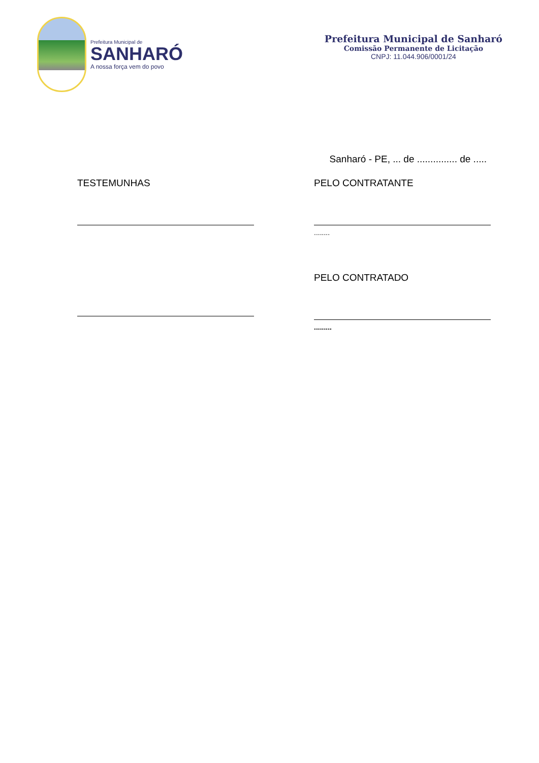Prefeitura Municipal de
SANHARÓ
A nossa força vem do povo
Prefeitura Municipal de Sanharó
Comissão Permanente de Licitação
CNPJ: 11.044.906/0001/24
Sanharó - PE, ... de ............... de .....
TESTEMUNHAS PELO CONTRATANTE
........
PELO CONTRATADO
.........